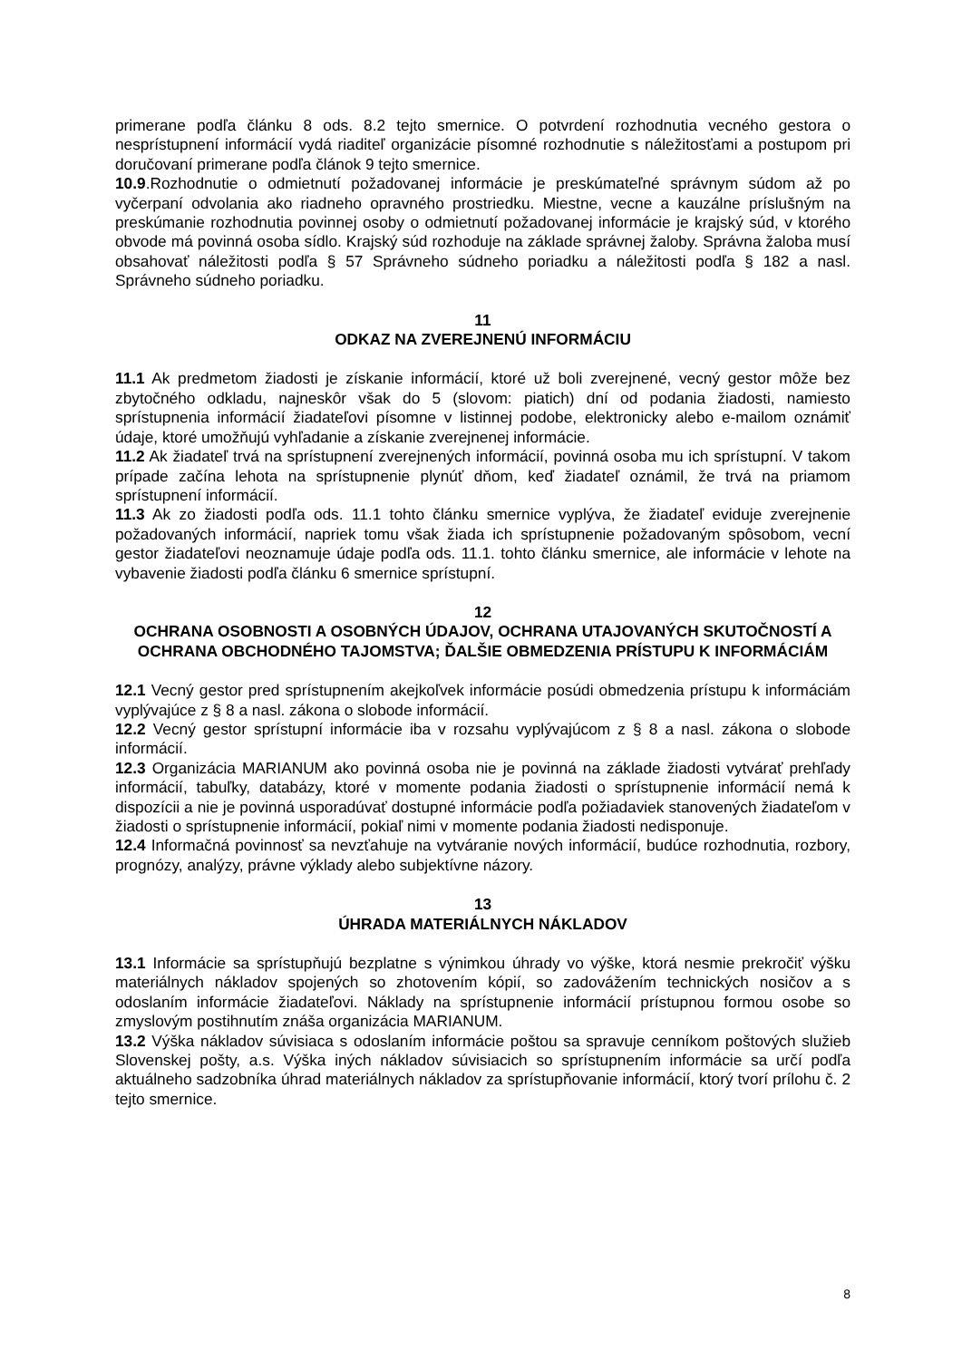primerane podľa článku 8 ods. 8.2 tejto smernice. O potvrdení rozhodnutia vecného gestora o nesprístupnení informácií vydá riaditeľ organizácie písomné rozhodnutie s náležitosťami a postupom pri doručovaní primerane podľa článok 9 tejto smernice.
10.9.Rozhodnutie o odmietnutí požadovanej informácie je preskúmateľné správnym súdom až po vyčerpaní odvolania ako riadneho opravného prostriedku. Miestne, vecne a kauzálne príslušným na preskúmanie rozhodnutia povinnej osoby o odmietnutí požadovanej informácie je krajský súd, v ktorého obvode má povinná osoba sídlo. Krajský súd rozhoduje na základe správnej žaloby. Správna žaloba musí obsahovať náležitosti podľa § 57 Správneho súdneho poriadku a náležitosti podľa § 182 a nasl. Správneho súdneho poriadku.
11
ODKAZ NA ZVEREJNENÚ INFORMÁCIU
11.1 Ak predmetom žiadosti je získanie informácií, ktoré už boli zverejnené, vecný gestor môže bez zbytočného odkladu, najneskôr však do 5 (slovom: piatich) dní od podania žiadosti, namiesto sprístupnenia informácií žiadateľovi písomne v listinnej podobe, elektronicky alebo e-mailom oznámiť údaje, ktoré umožňujú vyhľadanie a získanie zverejnenej informácie.
11.2 Ak žiadateľ trvá na sprístupnení zverejnených informácií, povinná osoba mu ich sprístupní. V takom prípade začína lehota na sprístupnenie plynúť dňom, keď žiadateľ oznámil, že trvá na priamom sprístupnení informácií.
11.3 Ak zo žiadosti podľa ods. 11.1 tohto článku smernice vyplýva, že žiadateľ eviduje zverejnenie požadovaných informácií, napriek tomu však žiada ich sprístupnenie požadovaným spôsobom, vecní gestor žiadateľovi neoznamuje údaje podľa ods. 11.1. tohto článku smernice, ale informácie v lehote na vybavenie žiadosti podľa článku 6 smernice sprístupní.
12
OCHRANA OSOBNOSTI A OSOBNÝCH ÚDAJOV, OCHRANA UTAJOVANÝCH SKUTOČNOSTÍ A OCHRANA OBCHODNÉHO TAJOMSTVA; ĎALŠIE OBMEDZENIA PRÍSTUPU K INFORMÁCIÁM
12.1 Vecný gestor pred sprístupnením akejkoľvek informácie posúdi obmedzenia prístupu k informáciám vyplývajúce z § 8 a nasl. zákona o slobode informácií.
12.2 Vecný gestor sprístupní informácie iba v rozsahu vyplývajúcom z § 8 a nasl. zákona o slobode informácií.
12.3 Organizácia MARIANUM ako povinná osoba nie je povinná na základe žiadosti vytvárať prehľady informácií, tabuľky, databázy, ktoré v momente podania žiadosti o sprístupnenie informácií nemá k dispozícii a nie je povinná usporadúvať dostupné informácie podľa požiadaviek stanovených žiadateľom v žiadosti o sprístupnenie informácií, pokiaľ nimi v momente podania žiadosti nedisponuje.
12.4 Informačná povinnosť sa nevzťahuje na vytváranie nových informácií, budúce rozhodnutia, rozbory, prognózy, analýzy, právne výklady alebo subjektívne názory.
13
ÚHRADA MATERIÁLNYCH NÁKLADOV
13.1 Informácie sa sprístupňujú bezplatne s výnimkou úhrady vo výške, ktorá nesmie prekročiť výšku materiálnych nákladov spojených so zhotovením kópií, so zadovážením technických nosičov a s odoslaním informácie žiadateľovi. Náklady na sprístupnenie informácií prístupnou formou osobe so zmyslovým postihnutím znáša organizácia MARIANUM.
13.2 Výška nákladov súvisiaca s odoslaním informácie poštou sa spravuje cenníkom poštových služieb Slovenskej pošty, a.s. Výška iných nákladov súvisiacich so sprístupnením informácie sa určí podľa aktuálneho sadzobníka úhrad materiálnych nákladov za sprístupňovanie informácií, ktorý tvorí prílohu č. 2 tejto smernice.
8